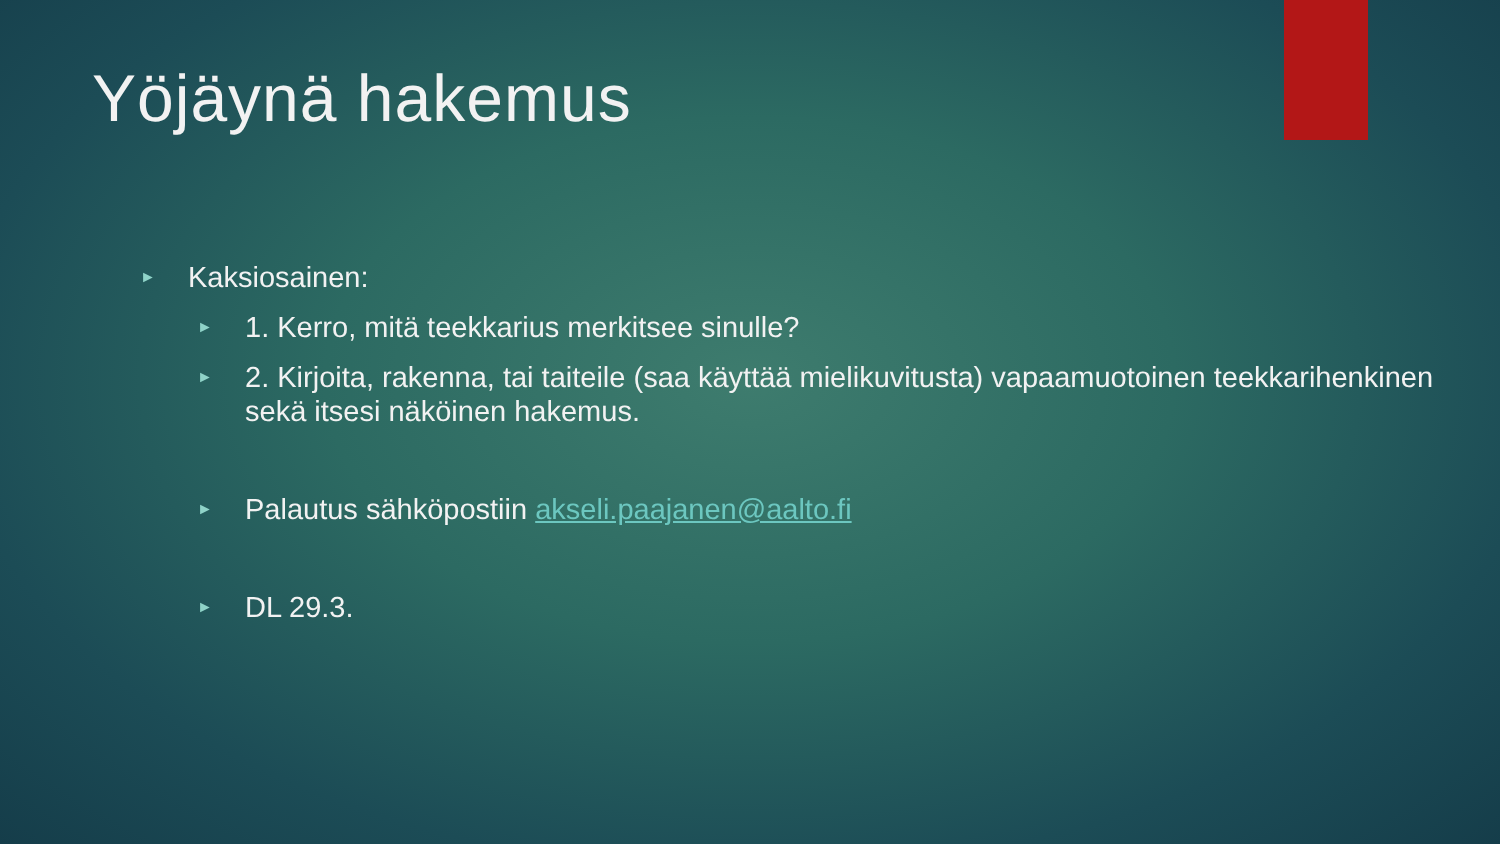Yöjäynä hakemus
► Kaksiosainen:
► 1. Kerro, mitä teekkarius merkitsee sinulle?
► 2. Kirjoita, rakenna, tai taiteile (saa käyttää mielikuvitusta) vapaamuotoinen teekkarihenkinen sekä itsesi näköinen hakemus.
► Palautus sähköpostiin akseli.paajanen@aalto.fi
► DL 29.3.